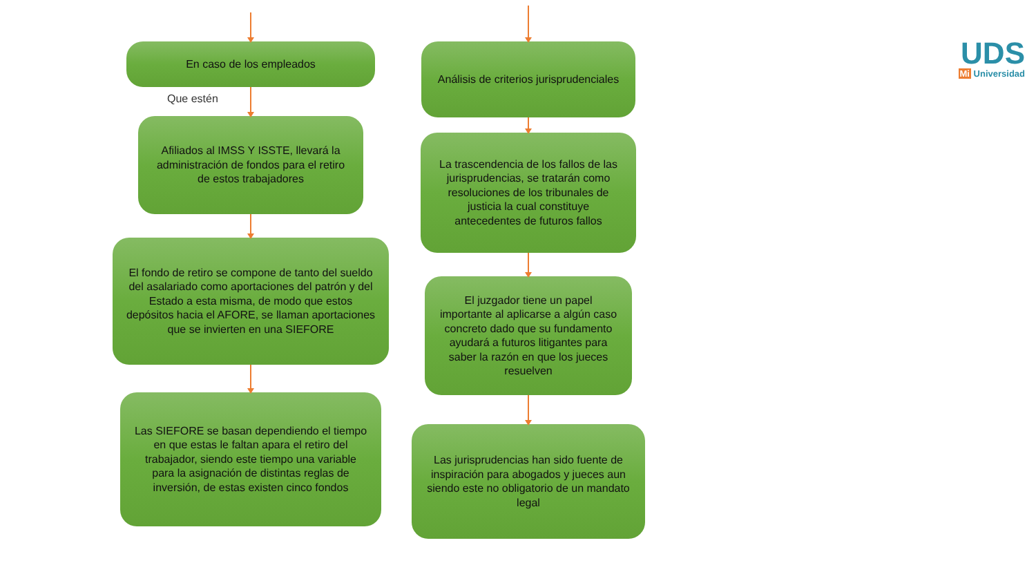En caso de los empleados
Afiliados al IMSS Y ISSTE, llevará la administración de fondos para el retiro de estos trabajadores
El fondo de retiro se compone de tanto del sueldo del asalariado como aportaciones del patrón y del Estado a esta misma, de modo que estos depósitos hacia el AFORE, se llaman aportaciones que se invierten en una SIEFORE
Las SIEFORE se basan dependiendo el tiempo en que estas le faltan apara el retiro del trabajador, siendo este tiempo una variable para la asignación de distintas reglas de inversión, de estas existen cinco fondos
Que estén
Análisis de criterios jurisprudenciales
La trascendencia de los fallos de las jurisprudencias, se tratarán como resoluciones de los tribunales de justicia la cual constituye antecedentes de futuros fallos
El juzgador tiene un papel importante al aplicarse a algún caso concreto dado que su fundamento ayudará a futuros litigantes para saber la razón en que los jueces resuelven
Las jurisprudencias han sido fuente de inspiración para abogados y jueces aun siendo este no obligatorio de un mandato legal
UDS
Mi Universidad